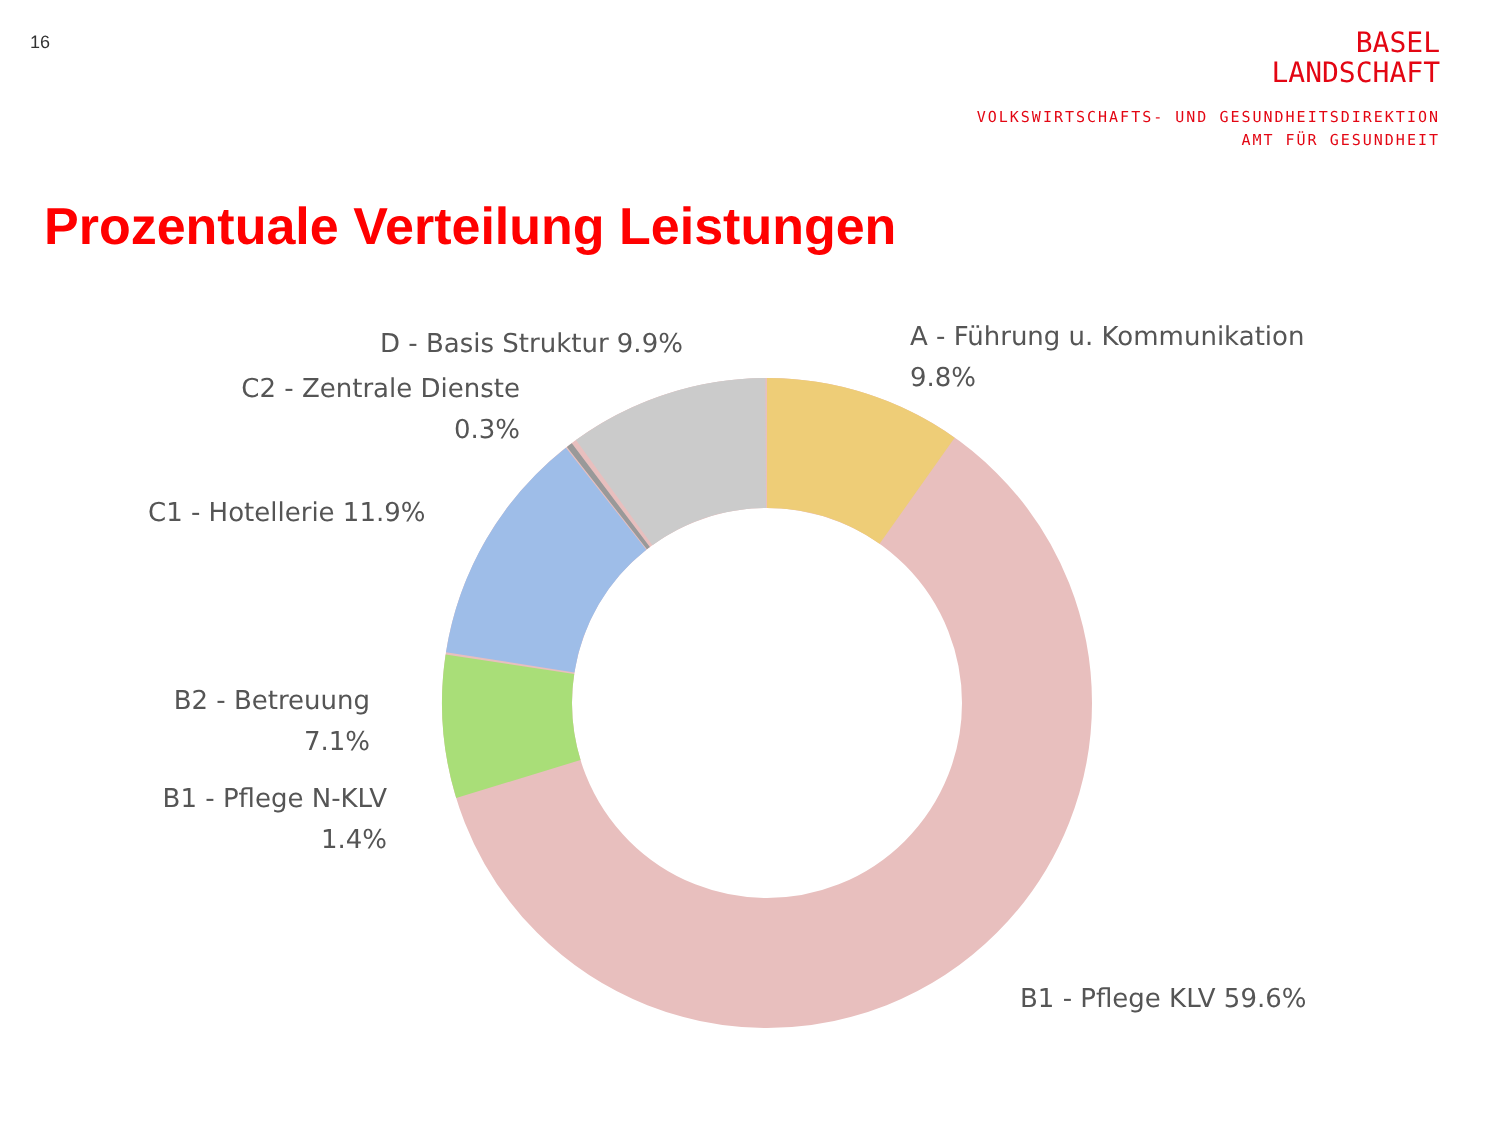16
BASEL
LANDSCHAFT
VOLKSWIRTSCHAFTS- UND GESUNDHEITSDIREKTION
AMT FÜR GESUNDHEIT
Prozentuale Verteilung Leistungen
D - Basis Struktur 9.9%
A - Führung u. Kommunikation
9.8%
C2 - Zentrale Dienste
0.3%
C1 - Hotellerie 11.9%
B2 - Betreuung
7.1%
B1 - Pflege N-KLV
1.4%
B1 - Pflege KLV 59.6%